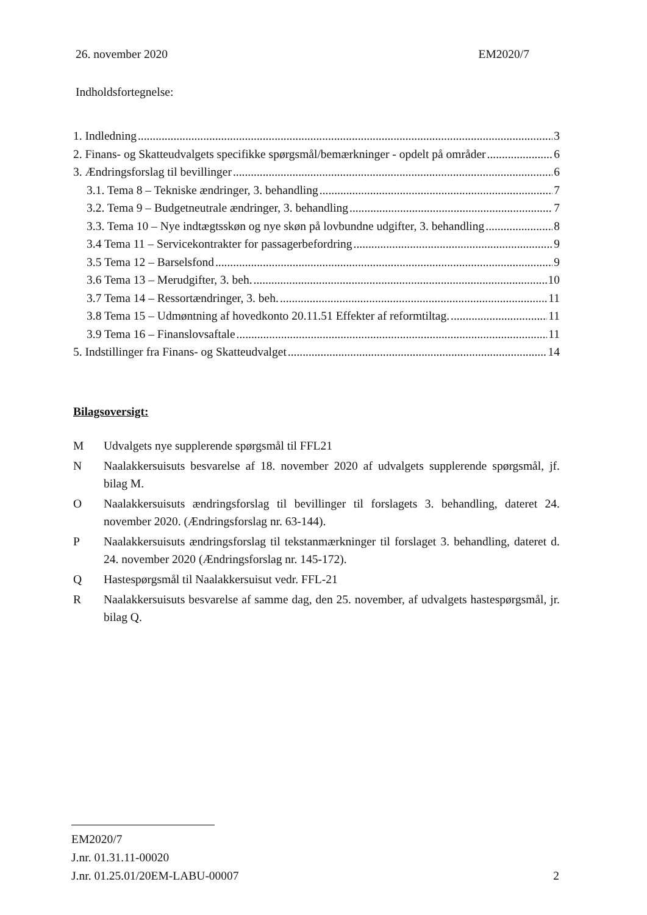26. november 2020 EM2020/7
Indholdsfortegnelse:
1. Indledning 3
2. Finans- og Skatteudvalgets specifikke spørgsmål/bemærkninger - opdelt på områder 6
3. Ændringsforslag til bevillinger 6
3.1. Tema 8 – Tekniske ændringer, 3. behandling 7
3.2. Tema 9 – Budgetneutrale ændringer, 3. behandling 7
3.3. Tema 10 – Nye indtægtsskøn og nye skøn på lovbundne udgifter, 3. behandling 8
3.4 Tema 11 – Servicekontrakter for passagerbefordring 9
3.5 Tema 12 – Barselsfond 9
3.6 Tema 13 – Merudgifter, 3. beh. 10
3.7 Tema 14 – Ressortændringer, 3. beh. 11
3.8 Tema 15 – Udmøntning af hovedkonto 20.11.51 Effekter af reformtiltag. 11
3.9 Tema 16 – Finanslovsaftale 11
5. Indstillinger fra Finans- og Skatteudvalget 14
Bilagsoversigt:
M Udvalgets nye supplerende spørgsmål til FFL21
N Naalakkersuisuts besvarelse af 18. november 2020 af udvalgets supplerende spørgsmål, jf. bilag M.
O Naalakkersuisuts ændringsforslag til bevillinger til forslagets 3. behandling, dateret 24. november 2020. (Ændringsforslag nr. 63-144).
P Naalakkersuisuts ændringsforslag til tekstanmærkninger til forslaget 3. behandling, dateret d. 24. november 2020 (Ændringsforslag nr. 145-172).
Q Hastespørgsmål til Naalakkersuisut vedr. FFL-21
R Naalakkersuisuts besvarelse af samme dag, den 25. november, af udvalgets hastespørgsmål, jr. bilag Q.
EM2020/7
J.nr. 01.31.11-00020
J.nr. 01.25.01/20EM-LABU-00007
2